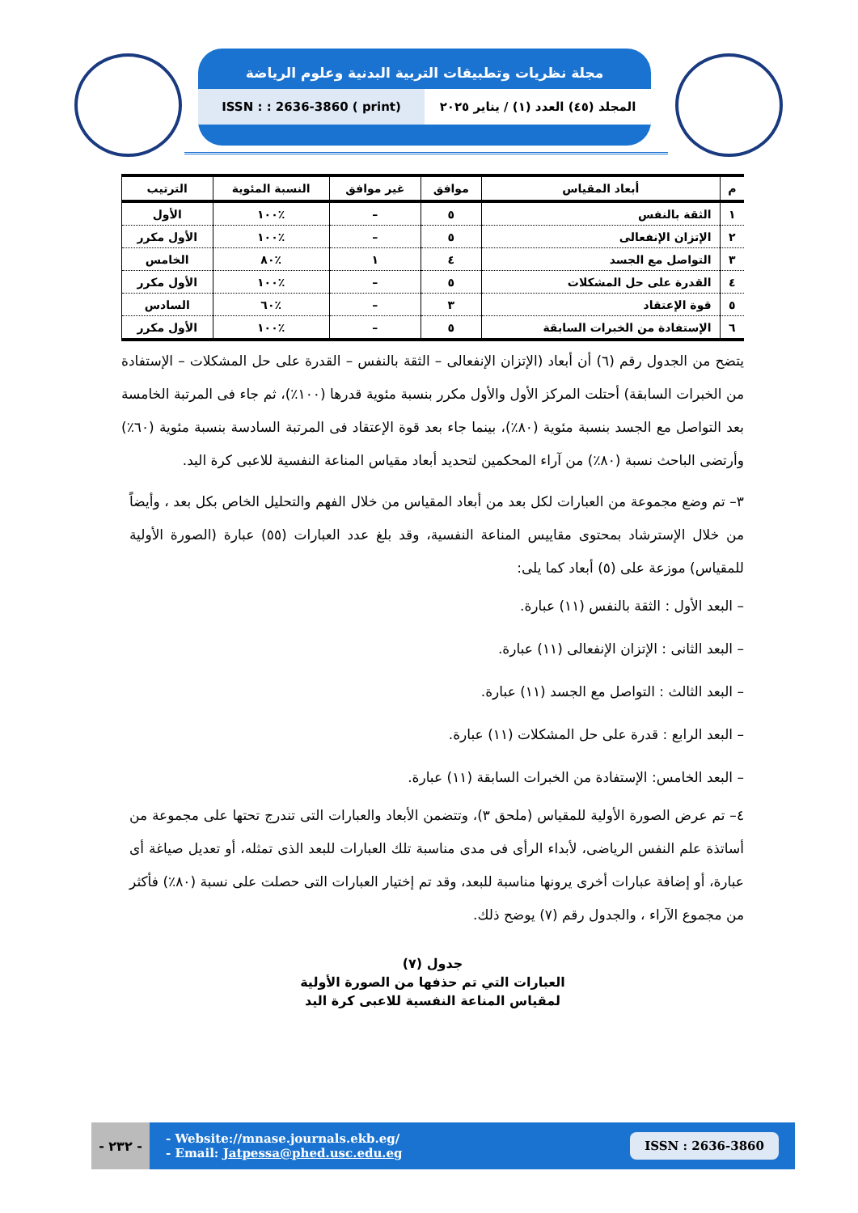مجلة نظريات وتطبيقات التربية البدنية وعلوم الرياضة
ISSN : : 2636-3860 ( print) المجلد (٤٥) العدد (١) / يناير ٢٠٢٥
| م | أبعاد المقياس | موافق | غير موافق | النسبة المئوية | الترتيب |
| --- | --- | --- | --- | --- | --- |
| ١ | الثقة بالنفس | ٥ | – | ٪١٠٠ | الأول |
| ٢ | الإتزان الإنفعالى | ٥ | – | ٪١٠٠ | الأول مكرر |
| ٣ | التواصل مع الجسد | ٤ | ١ | ٪٨٠ | الخامس |
| ٤ | القدرة على حل المشكلات | ٥ | – | ٪١٠٠ | الأول مكرر |
| ٥ | قوة الإعتقاد | ٣ | – | ٪٦٠ | السادس |
| ٦ | الإستفادة من الخبرات السابقة | ٥ | – | ٪١٠٠ | الأول مكرر |
يتضح من الجدول رقم (٦) أن أبعاد (الإتزان الإنفعالى – الثقة بالنفس – القدرة على حل المشكلات – الإستفادة من الخبرات السابقة) أحتلت المركز الأول والأول مكرر بنسبة مئوية قدرها (١٠٠٪)، ثم جاء فى المرتبة الخامسة بعد التواصل مع الجسد بنسبة مئوية (٨٠٪)، بينما جاء بعد قوة الإعتقاد فى المرتبة السادسة بنسبة مئوية (٦٠٪) وأرتضى الباحث نسبة (٨٠٪) من آراء المحكمين لتحديد أبعاد مقياس المناعة النفسية للاعبى كرة اليد.
٣– تم وضع مجموعة من العبارات لكل بعد من أبعاد المقياس من خلال الفهم والتحليل الخاص بكل بعد ، وأيضاً من خلال الإسترشاد بمحتوى مقاييس المناعة النفسية، وقد بلغ عدد العبارات (٥٥) عبارة (الصورة الأولية للمقياس) موزعة على (٥) أبعاد كما يلى:
– البعد الأول : الثقة بالنفس (١١) عبارة.
– البعد الثانى : الإتزان الإنفعالى (١١) عبارة.
– البعد الثالث : التواصل مع الجسد (١١) عبارة.
– البعد الرابع : قدرة على حل المشكلات (١١) عبارة.
– البعد الخامس: الإستفادة من الخبرات السابقة (١١) عبارة.
٤– تم عرض الصورة الأولية للمقياس (ملحق ٣)، وتتضمن الأبعاد والعبارات التى تندرج تحتها على مجموعة من أساتذة علم النفس الرياضى، لأبداء الرأى فى مدى مناسبة تلك العبارات للبعد الذى تمثله، أو تعديل صياغة أى عبارة، أو إضافة عبارات أخرى يرونها مناسبة للبعد، وقد تم إختيار العبارات التى حصلت على نسبة (٨٠٪) فأكثر من مجموع الآراء ، والجدول رقم (٧) يوضح ذلك.
جدول (٧)
العبارات التي تم حذفها من الصورة الأولية
لمقياس المناعة النفسية للاعبى كرة اليد
- ٢٣٢ - - Website://mnase.journals.ekb.eg/
- Email: Jatpessa@phed.usc.edu.eg
ISSN : 2636-3860